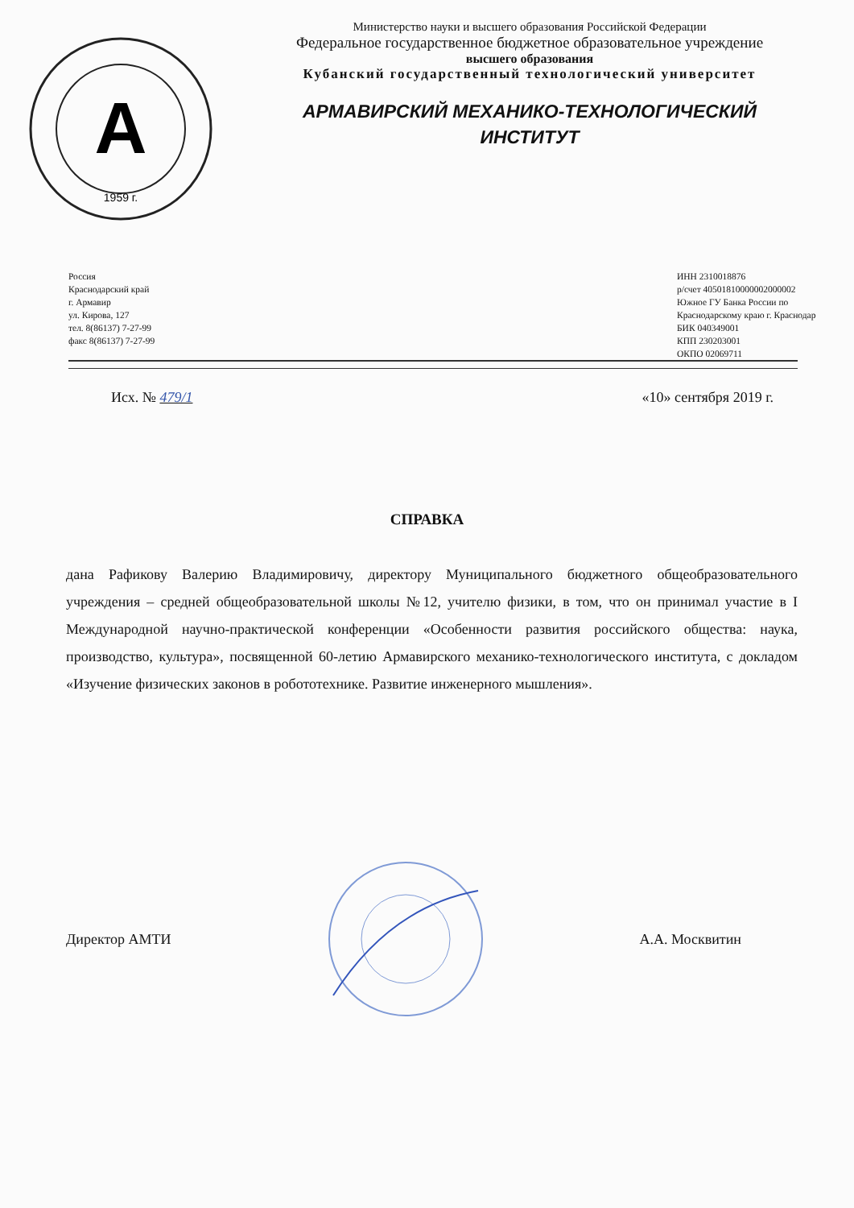А
1959 г.
Министерство науки и высшего образования Российской Федерации
Федеральное государственное бюджетное образовательное учреждение
высшего образования
Кубанский государственный технологический университет
АРМАВИРСКИЙ МЕХАНИКО-ТЕХНОЛОГИЧЕСКИЙ
ИНСТИТУТ
Россия
Краснодарский край
г. Армавир
ул. Кирова, 127
тел. 8(86137) 7-27-99
факс 8(86137) 7-27-99
ИНН 2310018876
р/счет 40501810000002000002
Южное ГУ Банка России по
Краснодарскому краю г. Краснодар
БИК 040349001
КПП 230203001
ОКПО 02069711
Исх. № 479/1 «10» сентября 2019 г.
СПРАВКА
дана Рафикову Валерию Владимировичу, директору Муниципального бюджетного общеобразовательного учреждения – средней общеобразовательной школы №12, учителю физики, в том, что он принимал участие в I Международной научно-практической конференции «Особенности развития российского общества: наука, производство, культура», посвященной 60-летию Армавирского механико-технологического института, с докладом «Изучение физических законов в робототехнике. Развитие инженерного мышления».
Директор АМТИ А.А. Москвитин